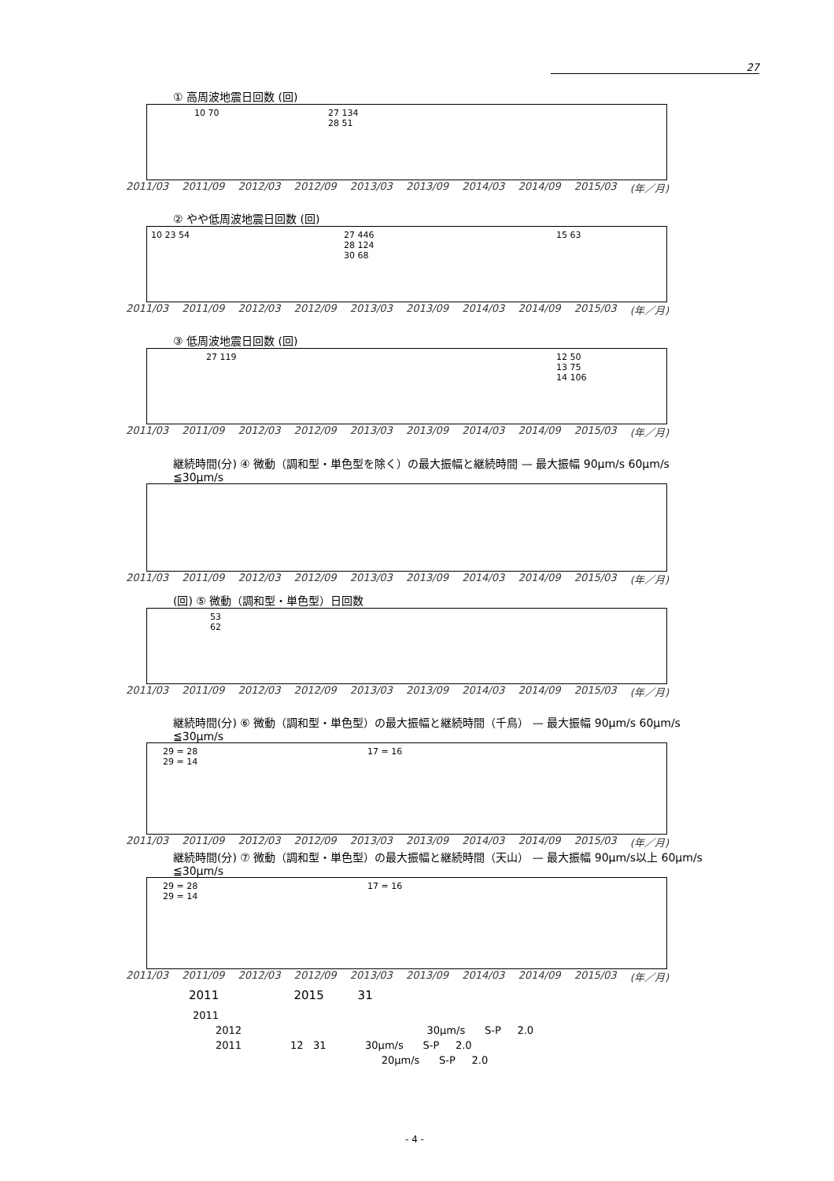27
① 高周波地震日回数 (回)
10 70 27 134
28 51
2011/03 2011/09 2012/03 2012/09 2013/03 2013/09 2014/03 2014/09 2015/03 (年／月)
② やや低周波地震日回数 (回)
10 23 54 27 446
28 124
30 68
15 63
2011/03 2011/09 2012/03 2012/09 2013/03 2013/09 2014/03 2014/09 2015/03 (年／月)
③ 低周波地震日回数 (回)
27 119 12 50
13 75
14 106
2011/03 2011/09 2012/03 2012/09 2013/03 2013/09 2014/03 2014/09 2015/03 (年／月)
継続時間(分) ④ 微動（調和型・単色型を除く）の最大振幅と継続時間 — 最大振幅 90μm/s 60μm/s ≦30μm/s
2011/03 2011/09 2012/03 2012/09 2013/03 2013/09 2014/03 2014/09 2015/03 (年／月)
(回) ⑤ 微動（調和型・単色型）日回数
53
62
2011/03 2011/09 2012/03 2012/09 2013/03 2013/09 2014/03 2014/09 2015/03 (年／月)
継続時間(分) ⑥ 微動（調和型・単色型）の最大振幅と継続時間（千鳥） — 最大振幅 90μm/s 60μm/s ≦30μm/s
29 = 28
29 = 14
17 = 16
2011/03 2011/09 2012/03 2012/09 2013/03 2013/09 2014/03 2014/09 2015/03 (年／月)
継続時間(分) ⑦ 微動（調和型・単色型）の最大振幅と継続時間（天山） — 最大振幅 90μm/s以上 60μm/s ≦30μm/s
29 = 28
29 = 14
17 = 16
2011/03 2011/09 2012/03 2012/09 2013/03 2013/09 2014/03 2014/09 2015/03 (年／月)
2011 2015 31
2011
2012 30μm/s S-P 2.0
2011 12 31 30μm/s S-P 2.0
20μm/s S-P 2.0
- 4 -